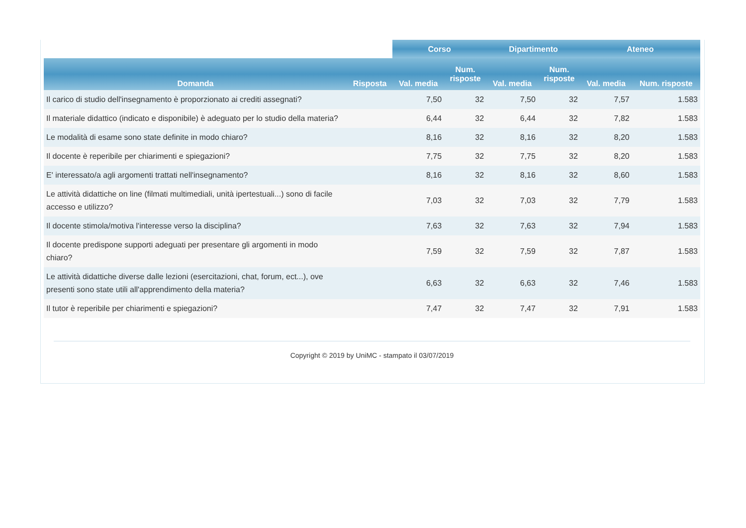| | | Corso | | Dipartimento | | Ateneo | |
| --- | --- | --- | --- | --- | --- | --- | --- |
| Domanda | Risposta | Val. media | Num. risposte | Val. media | Num. risposte | Val. media | Num. risposte |
| Il carico di studio dell'insegnamento è proporzionato ai crediti assegnati? | | 7,50 | 32 | 7,50 | 32 | 7,57 | 1.583 |
| Il materiale didattico (indicato e disponibile) è adeguato per lo studio della materia? | | 6,44 | 32 | 6,44 | 32 | 7,82 | 1.583 |
| Le modalità di esame sono state definite in modo chiaro? | | 8,16 | 32 | 8,16 | 32 | 8,20 | 1.583 |
| Il docente è reperibile per chiarimenti e spiegazioni? | | 7,75 | 32 | 7,75 | 32 | 8,20 | 1.583 |
| E' interessato/a agli argomenti trattati nell'insegnamento? | | 8,16 | 32 | 8,16 | 32 | 8,60 | 1.583 |
| Le attività didattiche on line (filmati multimediali, unità ipertestuali...) sono di facile accesso e utilizzo? | | 7,03 | 32 | 7,03 | 32 | 7,79 | 1.583 |
| Il docente stimola/motiva l'interesse verso la disciplina? | | 7,63 | 32 | 7,63 | 32 | 7,94 | 1.583 |
| Il docente predispone supporti adeguati per presentare gli argomenti in modo chiaro? | | 7,59 | 32 | 7,59 | 32 | 7,87 | 1.583 |
| Le attività didattiche diverse dalle lezioni (esercitazioni, chat, forum, ect...), ove presenti sono state utili all'apprendimento della materia? | | 6,63 | 32 | 6,63 | 32 | 7,46 | 1.583 |
| Il tutor è reperibile per chiarimenti e spiegazioni? | | 7,47 | 32 | 7,47 | 32 | 7,91 | 1.583 |
Copyright © 2019 by UniMC - stampato il 03/07/2019